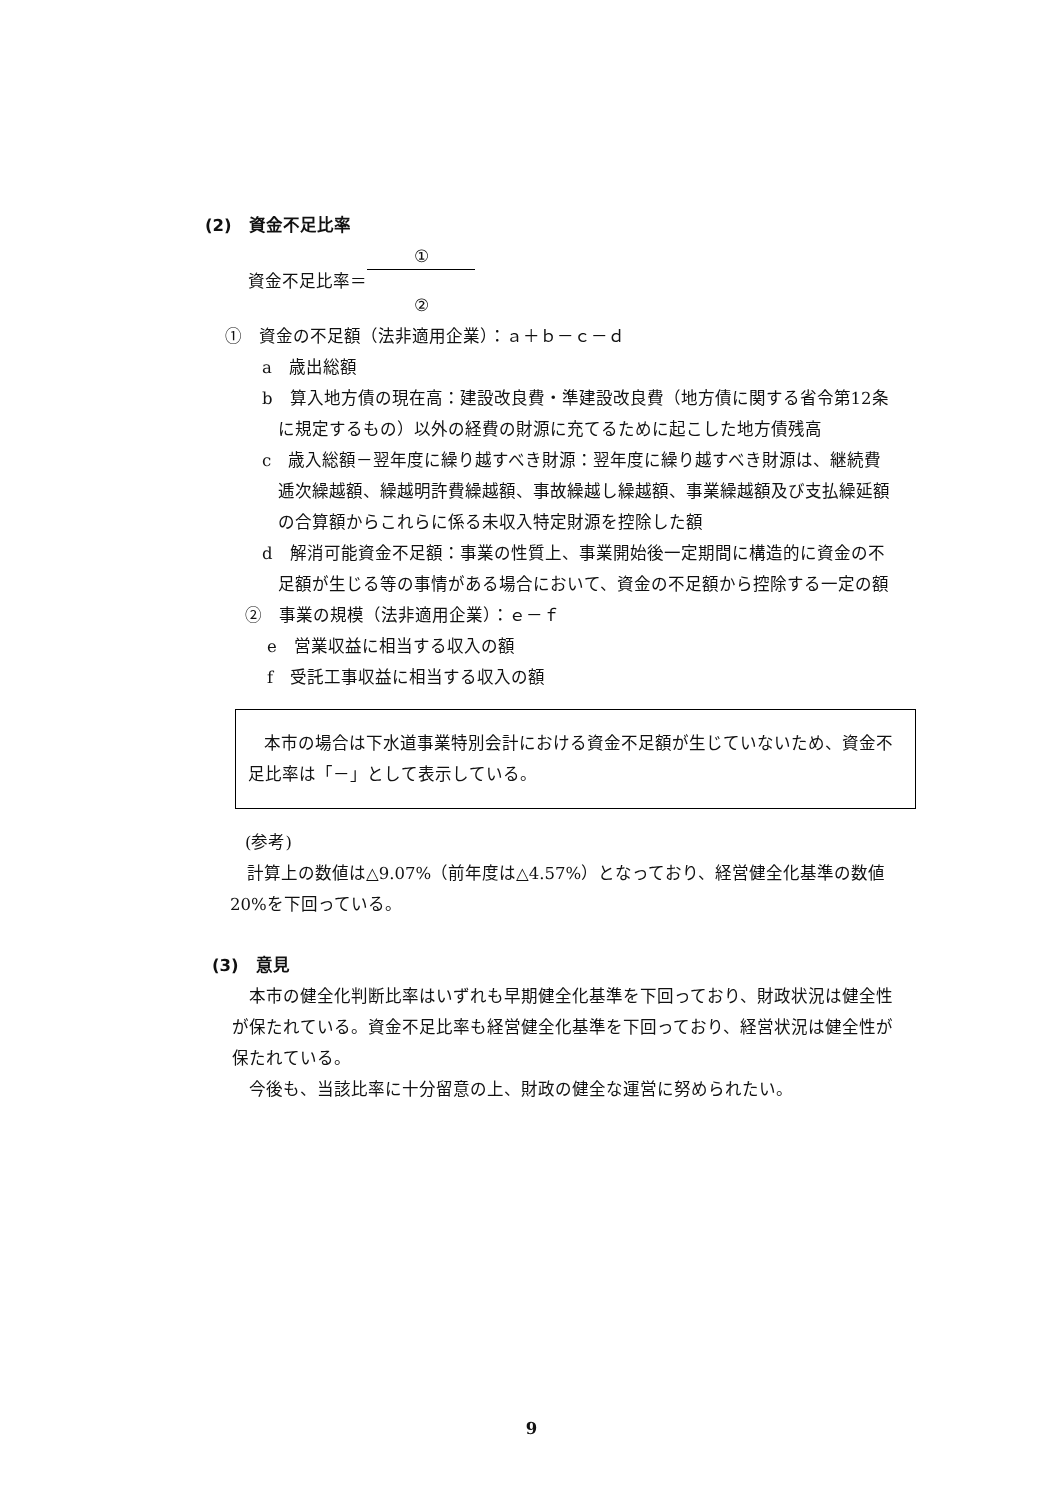(2)　資金不足比率
資金不足比率＝ ① ②
①　資金の不足額（法非適用企業）：ａ＋ｂ－ｃ－ｄ
a　歳出総額
b　算入地方債の現在高：建設改良費・準建設改良費（地方債に関する省令第12条に規定するもの）以外の経費の財源に充てるために起こした地方債残高
c　歳入総額－翌年度に繰り越すべき財源：翌年度に繰り越すべき財源は、継続費逓次繰越額、繰越明許費繰越額、事故繰越し繰越額、事業繰越額及び支払繰延額の合算額からこれらに係る未収入特定財源を控除した額
d　解消可能資金不足額：事業の性質上、事業開始後一定期間に構造的に資金の不足額が生じる等の事情がある場合において、資金の不足額から控除する一定の額
②　事業の規模（法非適用企業）：ｅ－ｆ
e　営業収益に相当する収入の額
f　受託工事収益に相当する収入の額
本市の場合は下水道事業特別会計における資金不足額が生じていないため、資金不足比率は「－」として表示している。
(参考)
計算上の数値は△9.07%（前年度は△4.57%）となっており、経営健全化基準の数値20%を下回っている。
(3)　意見
本市の健全化判断比率はいずれも早期健全化基準を下回っており、財政状況は健全性が保たれている。資金不足比率も経営健全化基準を下回っており、経営状況は健全性が保たれている。
今後も、当該比率に十分留意の上、財政の健全な運営に努められたい。
9